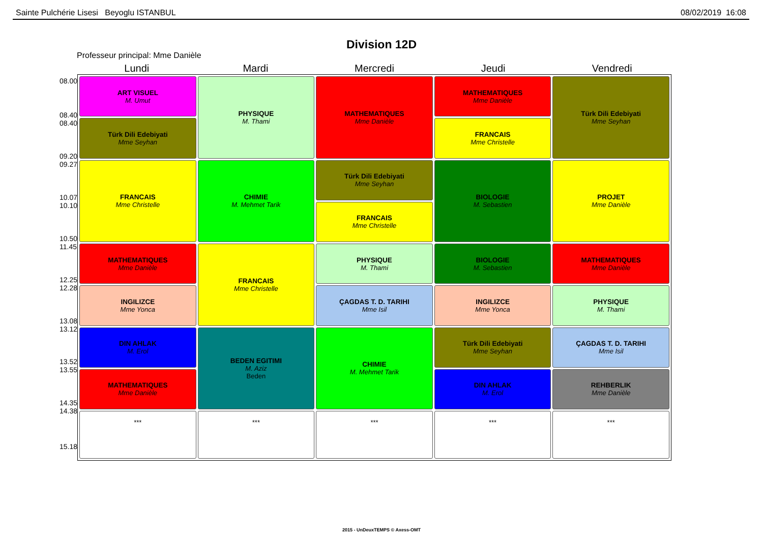Sainte Pulchérie Lisesi Beyoglu ISTANBUL 08/02/2019 16:08
Division 12D
Professeur principal: Mme Danièle
Lundi Mardi Mercredi Jeudi Vendredi
08.00
08.40
08.40
09.20
09.27
10.07
10.10
10.50
11.45
12.25
12.28
13.08
13.12
13.52
13.55
14.35
14.38
15.18
| ART VISUEL M. Umut | PHYSIQUE M. Thami | MATHEMATIQUES Mme Danièle | MATHEMATIQUES Mme Danièle | Türk Dili Edebiyati Mme Seyhan |
| Türk Dili Edebiyati Mme Seyhan | | | FRANCAIS Mme Christelle | |
| FRANCAIS Mme Christelle | CHIMIE M. Mehmet Tarik | Türk Dili Edebiyati Mme Seyhan | BIOLOGIE M. Sebastien | PROJET Mme Danièle |
| | | FRANCAIS Mme Christelle | | |
| MATHEMATIQUES Mme Danièle | FRANCAIS Mme Christelle | PHYSIQUE M. Thami | BIOLOGIE M. Sebastien | MATHEMATIQUES Mme Danièle |
| INGILIZCE Mme Yonca | | ÇAGDAS T. D. TARIHI Mme Isil | INGILIZCE Mme Yonca | PHYSIQUE M. Thami |
| DIN AHLAK M. Erol | BEDEN EGITIMI M. Aziz Beden | CHIMIE M. Mehmet Tarik | Türk Dili Edebiyati Mme Seyhan | ÇAGDAS T. D. TARIHI Mme Isil |
| MATHEMATIQUES Mme Danièle | | | DIN AHLAK M. Erol | REHBERLIK Mme Danièle |
| *** | *** | *** | *** | *** |
2015 - UnDeuxTEMPS © Axess-OMT